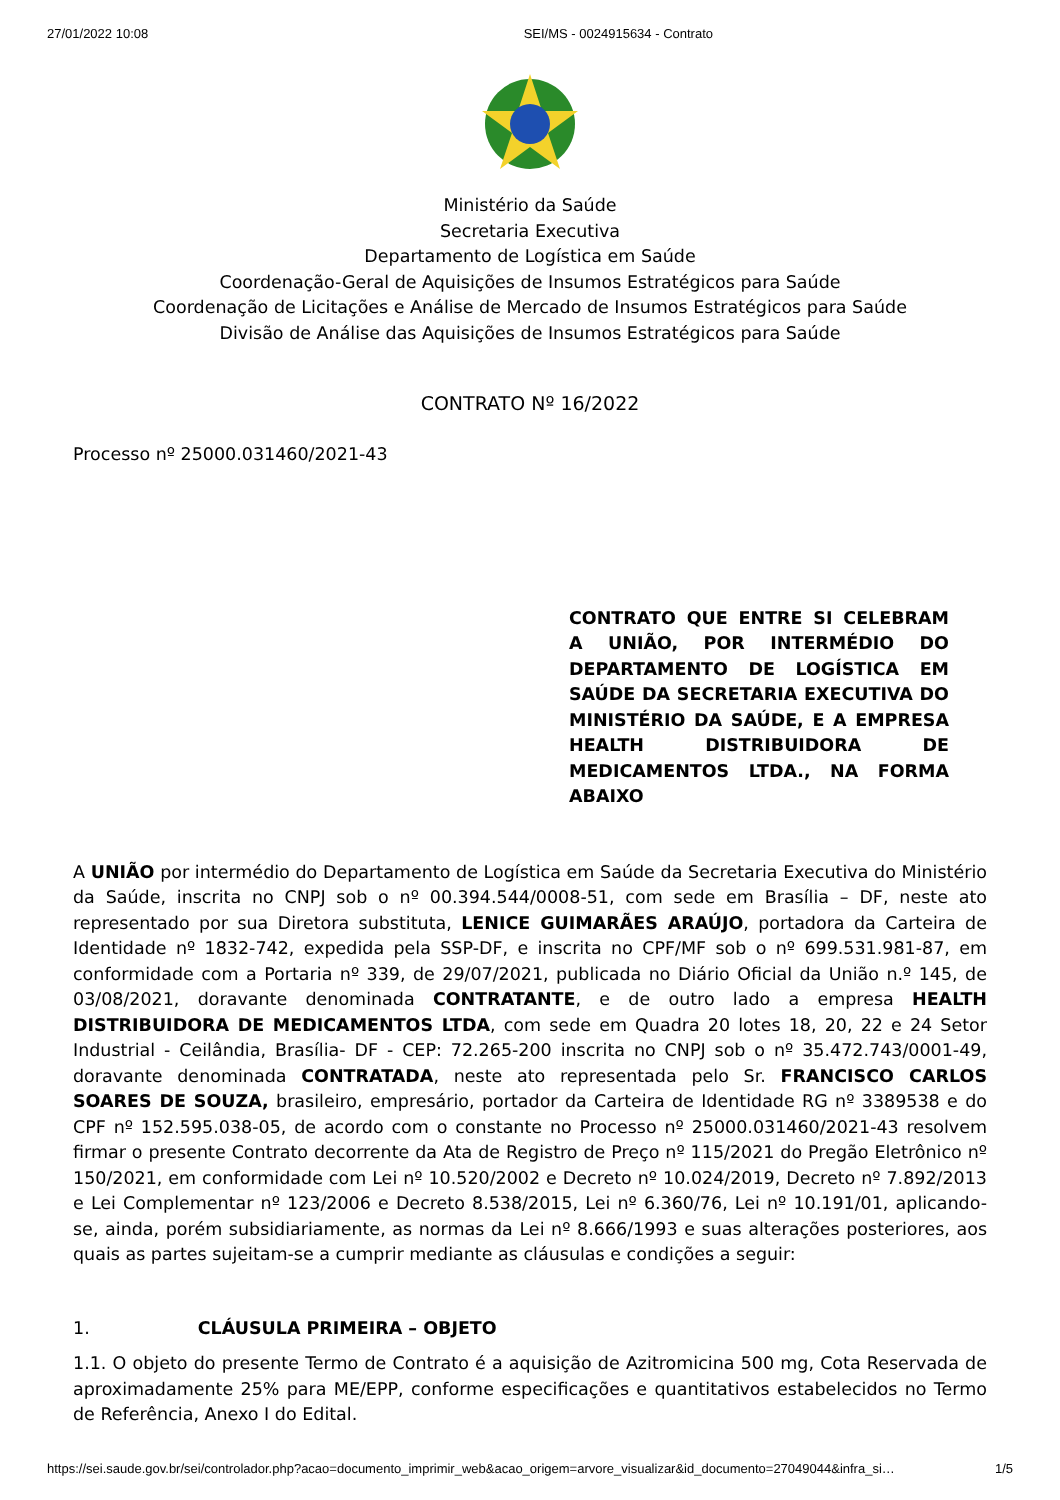27/01/2022 10:08 SEI/MS - 0024915634 - Contrato
Ministério da Saúde
Secretaria Executiva
Departamento de Logística em Saúde
Coordenação-Geral de Aquisições de Insumos Estratégicos para Saúde
Coordenação de Licitações e Análise de Mercado de Insumos Estratégicos para Saúde
Divisão de Análise das Aquisições de Insumos Estratégicos para Saúde
CONTRATO Nº 16/2022
Processo nº 25000.031460/2021-43
CONTRATO QUE ENTRE SI CELEBRAM A UNIÃO, POR INTERMÉDIO DO DEPARTAMENTO DE LOGÍSTICA EM SAÚDE DA SECRETARIA EXECUTIVA DO MINISTÉRIO DA SAÚDE, E A EMPRESA HEALTH DISTRIBUIDORA DE MEDICAMENTOS LTDA., NA FORMA ABAIXO
A UNIÃO por intermédio do Departamento de Logística em Saúde da Secretaria Executiva do Ministério da Saúde, inscrita no CNPJ sob o nº 00.394.544/0008-51, com sede em Brasília – DF, neste ato representado por sua Diretora substituta, LENICE GUIMARÃES ARAÚJO, portadora da Carteira de Identidade nº 1832-742, expedida pela SSP-DF, e inscrita no CPF/MF sob o nº 699.531.981-87, em conformidade com a Portaria nº 339, de 29/07/2021, publicada no Diário Oficial da União n.º 145, de 03/08/2021, doravante denominada CONTRATANTE, e de outro lado a empresa HEALTH DISTRIBUIDORA DE MEDICAMENTOS LTDA, com sede em Quadra 20 lotes 18, 20, 22 e 24 Setor Industrial - Ceilândia, Brasília- DF - CEP: 72.265-200 inscrita no CNPJ sob o nº 35.472.743/0001-49, doravante denominada CONTRATADA, neste ato representada pelo Sr. FRANCISCO CARLOS SOARES DE SOUZA, brasileiro, empresário, portador da Carteira de Identidade RG nº 3389538 e do CPF nº 152.595.038-05, de acordo com o constante no Processo nº 25000.031460/2021-43 resolvem firmar o presente Contrato decorrente da Ata de Registro de Preço nº 115/2021 do Pregão Eletrônico nº 150/2021, em conformidade com Lei nº 10.520/2002 e Decreto nº 10.024/2019, Decreto nº 7.892/2013 e Lei Complementar nº 123/2006 e Decreto 8.538/2015, Lei nº 6.360/76, Lei nº 10.191/01, aplicando-se, ainda, porém subsidiariamente, as normas da Lei nº 8.666/1993 e suas alterações posteriores, aos quais as partes sujeitam-se a cumprir mediante as cláusulas e condições a seguir:
1. CLÁUSULA PRIMEIRA – OBJETO
1.1. O objeto do presente Termo de Contrato é a aquisição de Azitromicina 500 mg, Cota Reservada de aproximadamente 25% para ME/EPP, conforme especificações e quantitativos estabelecidos no Termo de Referência, Anexo I do Edital.
https://sei.saude.gov.br/sei/controlador.php?acao=documento_imprimir_web&acao_origem=arvore_visualizar&id_documento=27049044&infra_si… 1/5